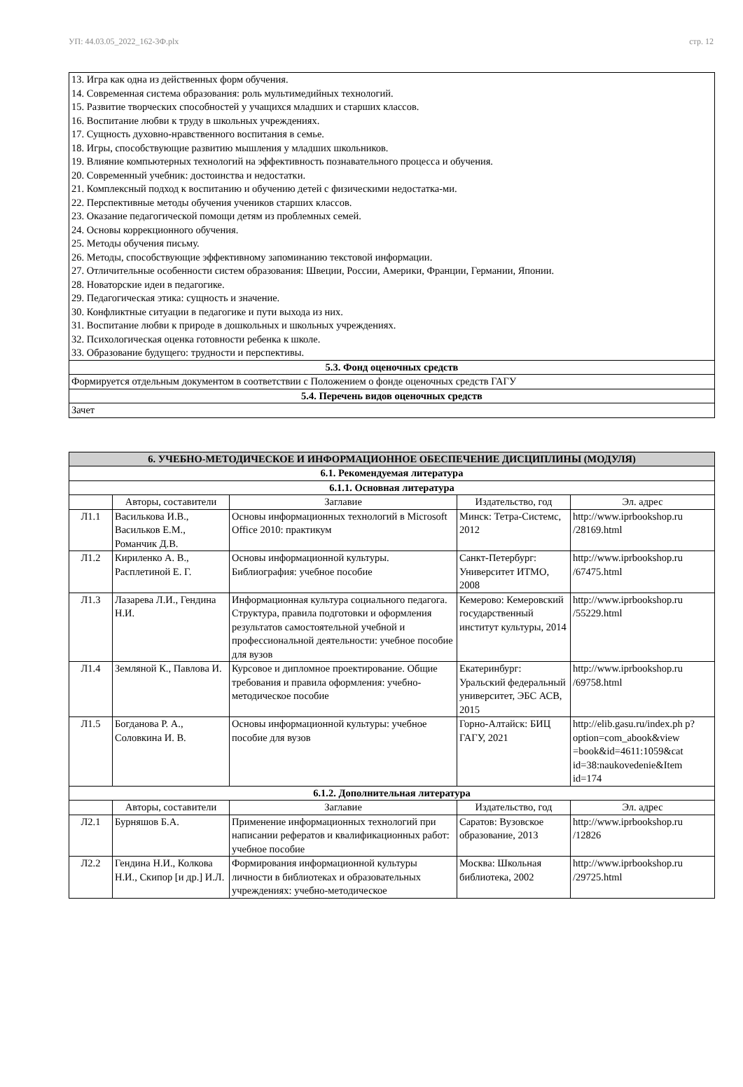УП: 44.03.05_2022_162-3Ф.plx стр. 12
| 13. Игра как одна из действенных форм обучения. 14. Современная система образования: роль мультимедийных технологий. 15. Развитие творческих способностей у учащихся младших и старших классов. 16. Воспитание любви к труду в школьных учреждениях. 17. Сущность духовно-нравственного воспитания в семье. 18. Игры, способствующие развитию мышления у младших школьников. 19. Влияние компьютерных технологий на эффективность познавательного процесса и обучения. 20. Современный учебник: достоинства и недостатки. 21. Комплексный подход к воспитанию и обучению детей с физическими недостатка-ми. 22. Перспективные методы обучения учеников старших классов. 23. Оказание педагогической помощи детям из проблемных семей. 24. Основы коррекционного обучения. 25. Методы обучения письму. 26. Методы, способствующие эффективному запоминанию текстовой информации. 27. Отличительные особенности систем образования: Швеции, России, Америки, Франции, Германии, Японии. 28. Новаторские идеи в педагогике. 29. Педагогическая этика: сущность и значение. 30. Конфликтные ситуации в педагогике и пути выхода из них. 31. Воспитание любви к природе в дошкольных и школьных учреждениях. 32. Психологическая оценка готовности ребенка к школе. 33. Образование будущего: трудности и перспективы. |
| 5.3. Фонд оценочных средств |
| Формируется отдельным документом в соответствии с Положением о фонде оценочных средств ГАГУ |
| 5.4. Перечень видов оценочных средств |
| Зачет |
| 6. УЧЕБНО-МЕТОДИЧЕСКОЕ И ИНФОРМАЦИОННОЕ ОБЕСПЕЧЕНИЕ ДИСЦИПЛИНЫ (МОДУЛЯ) | | | | |
| --- | --- | --- | --- | --- |
| 6.1. Рекомендуемая литература | | | | |
| 6.1.1. Основная литература | | | | |
| | Авторы, составители | Заглавие | Издательство, год | Эл. адрес |
| Л1.1 | Василькова И.В., Васильков Е.М., Романчик Д.В. | Основы информационных технологий в Microsoft Office 2010: практикум | Минск: Тетра-Системс, 2012 | http://www.iprbookshop.ru /28169.html |
| Л1.2 | Кириленко А. В., Расплетиной Е. Г. | Основы информационной культуры. Библиография: учебное пособие | Санкт-Петербург: Университет ИТМО, 2008 | http://www.iprbookshop.ru /67475.html |
| Л1.3 | Лазарева Л.И., Гендина Н.И. | Информационная культура социального педагога. Структура, правила подготовки и оформления результатов самостоятельной учебной и профессиональной деятельности: учебное пособие для вузов | Кемерово: Кемеровский государственный институт культуры, 2014 | http://www.iprbookshop.ru /55229.html |
| Л1.4 | Земляной К., Павлова И. | Курсовое и дипломное проектирование. Общие требования и правила оформления: учебно-методическое пособие | Екатеринбург: Уральский федеральный университет, ЭБС АСВ, 2015 | http://www.iprbookshop.ru /69758.html |
| Л1.5 | Богданова Р. А., Соловкина И. В. | Основы информационной культуры: учебное пособие для вузов | Горно-Алтайск: БИЦ ГАГУ, 2021 | http://elib.gasu.ru/index.ph p? option=com_abook&view =book&id=4611:1059&cat id=38:naukovedenie&Item id=174 |
| 6.1.2. Дополнительная литература | | | | |
| | Авторы, составители | Заглавие | Издательство, год | Эл. адрес |
| Л2.1 | Бурняшов Б.А. | Применение информационных технологий при написании рефератов и квалификационных работ: учебное пособие | Саратов: Вузовское образование, 2013 | http://www.iprbookshop.ru /12826 |
| Л2.2 | Гендина Н.И., Колкова Н.И., Скипор [и др.] И.Л. | Формирования информационной культуры личности в библиотеках и образовательных учреждениях: учебно-методическое | Москва: Школьная библиотека, 2002 | http://www.iprbookshop.ru /29725.html |